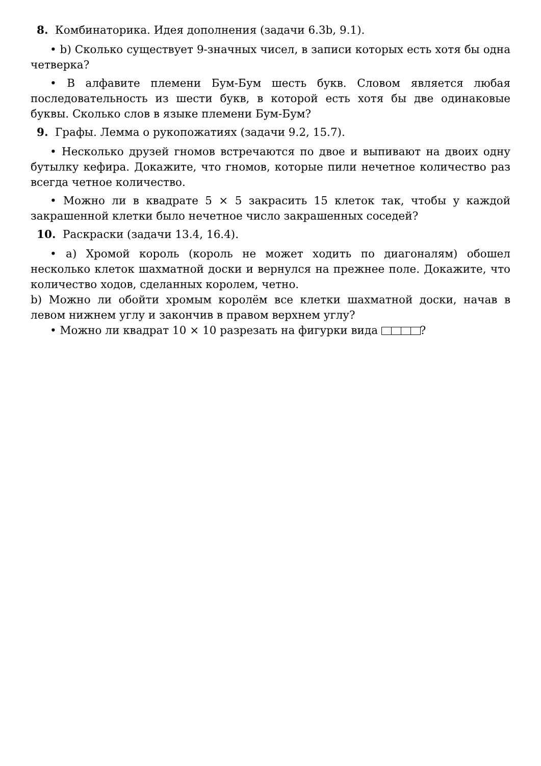8. Комбинаторика. Идея дополнения (задачи 6.3b, 9.1).
• b) Сколько существует 9-значных чисел, в записи которых есть хотя бы одна четверка?
• В алфавите племени Бум-Бум шесть букв. Словом является любая последовательность из шести букв, в которой есть хотя бы две одинаковые буквы. Сколько слов в языке племени Бум-Бум?
9. Графы. Лемма о рукопожатиях (задачи 9.2, 15.7).
• Несколько друзей гномов встречаются по двое и выпивают на двоих одну бутылку кефира. Докажите, что гномов, которые пили нечетное количество раз всегда четное количество.
• Можно ли в квадрате 5 × 5 закрасить 15 клеток так, чтобы у каждой закрашенной клетки было нечетное число закрашенных соседей?
10. Раскраски (задачи 13.4, 16.4).
• a) Хромой король (король не может ходить по диагоналям) обошел несколько клеток шахматной доски и вернулся на прежнее поле. Докажите, что количество ходов, сделанных королем, четно.
b) Можно ли обойти хромым королём все клетки шахматной доски, начав в левом нижнем углу и закончив в правом верхнем углу?
• Можно ли квадрат 10 × 10 разрезать на фигурки вида ?